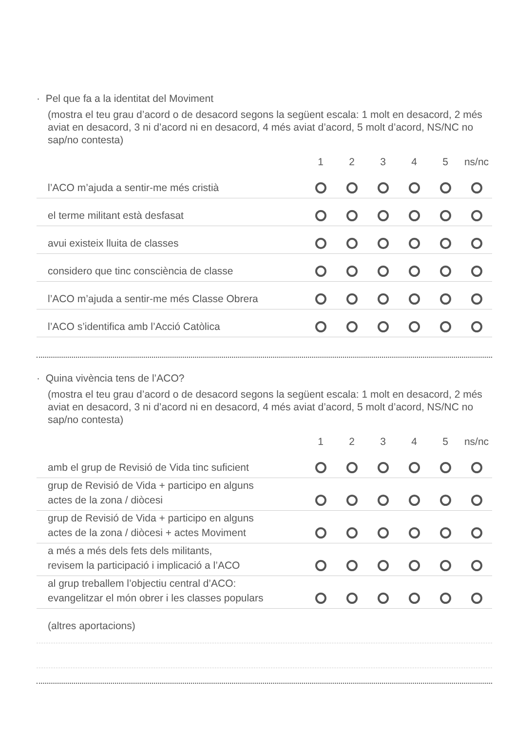· Pel que fa a la identitat del Moviment
(mostra el teu grau d’acord o de desacord segons la següent escala: 1 molt en desacord, 2 més aviat en desacord, 3 ni d’acord ni en desacord, 4 més aviat d’acord, 5 molt d’acord, NS/NC no sap/no contesta)
| | 1 | 2 | 3 | 4 | 5 | ns/nc |
| --- | --- | --- | --- | --- | --- | --- |
| l’ACO m’ajuda a sentir-me més cristià | | | | | | |
| el terme militant està desfasat | | | | | | |
| avui existeix lluita de classes | | | | | | |
| considero que tinc consciència de classe | | | | | | |
| l’ACO m’ajuda a sentir-me més Classe Obrera | | | | | | |
| l’ACO s’identifica amb l’Acció Catòlica | | | | | | |
· Quina vivència tens de l’ACO?
(mostra el teu grau d’acord o de desacord segons la següent escala: 1 molt en desacord, 2 més aviat en desacord, 3 ni d’acord ni en desacord, 4 més aviat d’acord, 5 molt d’acord, NS/NC no sap/no contesta)
| | 1 | 2 | 3 | 4 | 5 | ns/nc |
| --- | --- | --- | --- | --- | --- | --- |
| amb el grup de Revisió de Vida tinc suficient | | | | | | |
| grup de Revisió de Vida + participo en alguns actes de la zona / diòcesi | | | | | | |
| grup de Revisió de Vida + participo en alguns actes de la zona / diòcesi + actes Moviment | | | | | | |
| a més a més dels fets dels militants, revisem la participació i implicació a l’ACO | | | | | | |
| al grup treballem l’objectiu central d’ACO: evangelitzar el món obrer i les classes populars | | | | | | |
(altres aportacions)